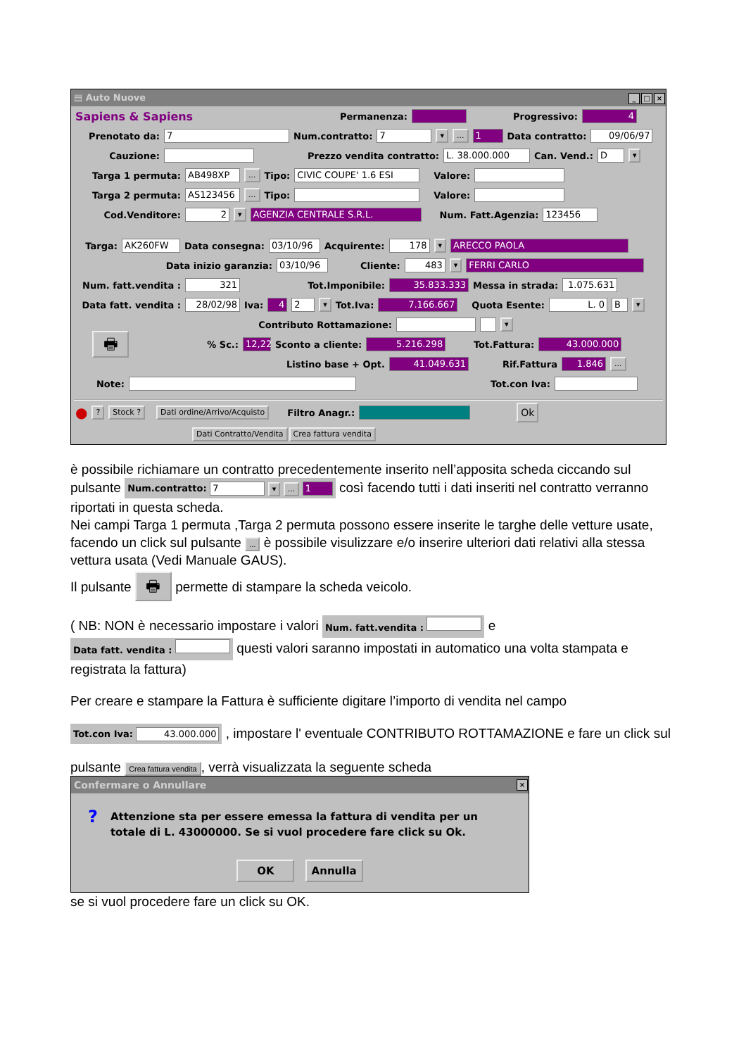▤ Auto Nuove _ □ ×
Sapiens & Sapiens Permanenza: Progressivo: 4
Prenotato da: 7 Num.contratto: 7 ▾... 1 Data contratto: 09/06/97
Cauzione: Prezzo vendita contratto: L. 38.000.000 Can. Vend.: D ▾
Targa 1 permuta: AB498XP... Tipo: CIVIC COUPE' 1.6 ESI Valore:
Targa 2 permuta: AS123456... Tipo: Valore:
Cod.Venditore: 2 ▾ AGENZIA CENTRALE S.R.L. Num. Fatt.Agenzia: 123456
Targa: AK260FW Data consegna: 03/10/96 Acquirente: 178 ▾ ARECCO PAOLA
Data inizio garanzia: 03/10/96 Cliente: 483 ▾ FERRI CARLO
Num. fatt.vendita : 321 Tot.Imponibile: 35.833.333 Messa in strada: 1.075.631
Data fatt. vendita : 28/02/98 Iva: 4 2 ▾ Tot.Iva: 7.166.667 Quota Esente: L. 0 B ▾
Contributo Rottamazione: ▾
🖶% Sc.: 12,22 Sconto a cliente: 5.216.298 Tot.Fattura: 43.000.000
Listino base + Opt. 41.049.631 Rif.Fattura 1.846...
Note: Tot.con Iva:
●? Stock ? Dati ordine/Arrivo/Acquisto Filtro Anagr.: Ok
Dati Contratto/Vendita Crea fattura vendita
è possibile richiamare un contratto precedentemente inserito nell’apposita scheda ciccando sul pulsante Num.contratto: 7 ▾ ... 1 così facendo tutti i dati inseriti nel contratto verranno riportati in questa scheda.
Nei campi Targa 1 permuta ,Targa 2 permuta possono essere inserite le targhe delle vetture usate, facendo un click sul pulsante ... è possibile visulizzare e/o inserire ulteriori dati relativi alla stessa vettura usata (Vedi Manuale GAUS).
Il pulsante 🖶 permette di stampare la scheda veicolo.
( NB: NON è necessario impostare i valori Num. fatt.vendita : e
Data fatt. vendita : questi valori saranno impostati in automatico una volta stampata e registrata la fattura)
Per creare e stampare la Fattura è sufficiente digitare l’importo di vendita nel campo
Tot.con Iva: 43.000.000 , impostare l' eventuale CONTRIBUTO ROTTAMAZIONE e fare un click sul
pulsante Crea fattura vendita, verrà visualizzata la seguente scheda
Confermare o Annullare ×
? Attenzione sta per essere emessa la fattura di vendita per un totale di L. 43000000. Se si vuol procedere fare click su Ok.
OK Annulla
se si vuol procedere fare un click su OK.